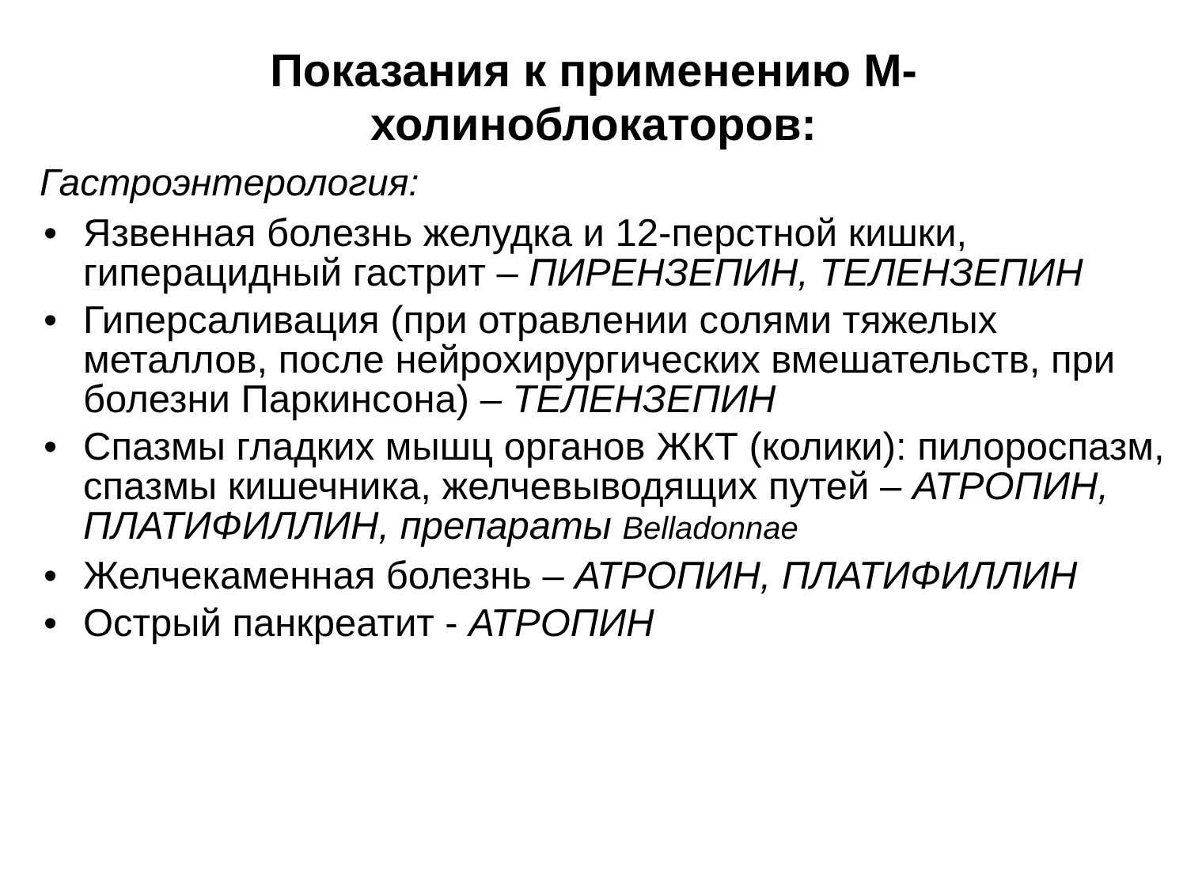Показания к применению М-
холиноблокаторов:
Гастроэнтерология:
• Язвенная болезнь желудка и 12-перстной кишки, гиперацидный гастрит – ПИРЕНЗЕПИН, ТЕЛЕНЗЕПИН
• Гиперсаливация (при отравлении солями тяжелых металлов, после нейрохирургических вмешательств, при болезни Паркинсона) – ТЕЛЕНЗЕПИН
• Спазмы гладких мышц органов ЖКТ (колики): пилороспазм, спазмы кишечника, желчевыводящих путей – АТРОПИН, ПЛАТИФИЛЛИН, препараты Belladonnae
• Желчекаменная болезнь – АТРОПИН, ПЛАТИФИЛЛИН
• Острый панкреатит - АТРОПИН